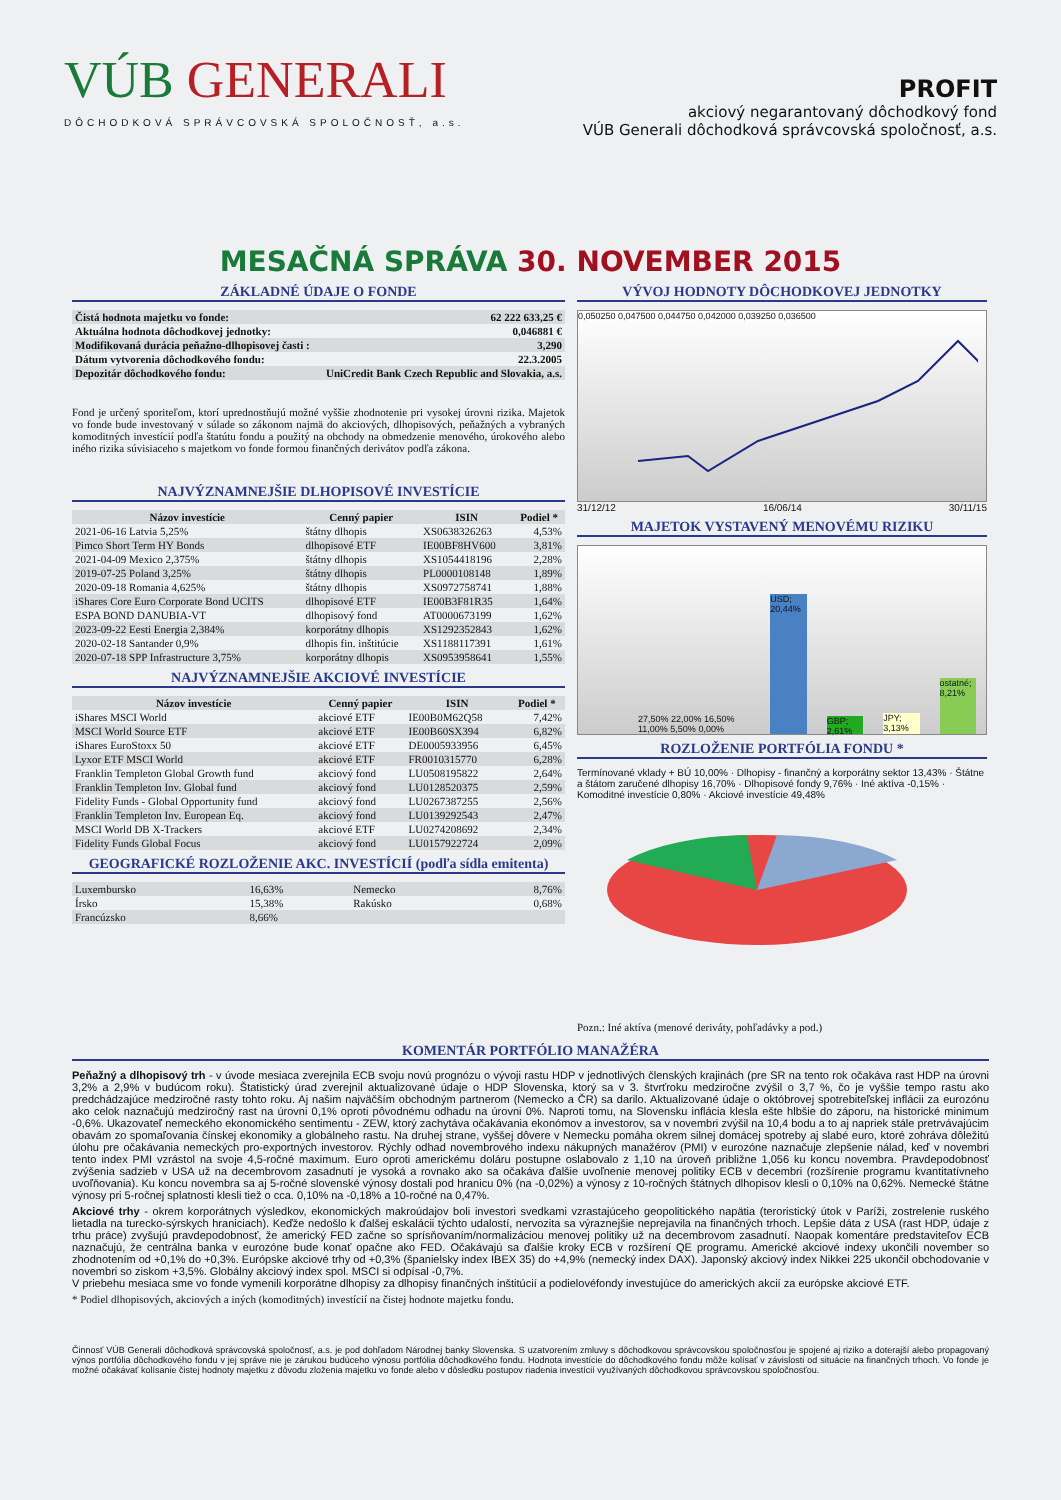VÚB GENERALI
DÔCHODKOVÁ SPRÁVCOVSKÁ SPOLOČNOSŤ, a.s.
PROFIT
akciový negarantovaný dôchodkový fond
VÚB Generali dôchodková správcovská spoločnosť, a.s.
MESAČNÁ SPRÁVA 30. NOVEMBER 2015
ZÁKLADNÉ ÚDAJE O FONDE
| Čistá hodnota majetku vo fonde: | 62 222 633,25 € |
| Aktuálna hodnota dôchodkovej jednotky: | 0,046881 € |
| Modifikovaná durácia peňažno-dlhopisovej časti : | 3,290 |
| Dátum vytvorenia dôchodkového fondu: | 22.3.2005 |
| Depozitár dôchodkového fondu: | UniCredit Bank Czech Republic and Slovakia, a.s. |
Fond je určený sporiteľom, ktorí uprednostňujú možné vyššie zhodnotenie pri vysokej úrovni rizika. Majetok vo fonde bude investovaný v súlade so zákonom najmä do akciových, dlhopisových, peňažných a vybraných komoditných investícií podľa štatútu fondu a použitý na obchody na obmedzenie menového, úrokového alebo iného rizika súvisiaceho s majetkom vo fonde formou finančných derivátov podľa zákona.
NAJVÝZNAMNEJŠIE DLHOPISOVÉ INVESTÍCIE
| Názov investície | Cenný papier | ISIN | Podiel * |
| --- | --- | --- | --- |
| 2021-06-16 Latvia 5,25% | štátny dlhopis | XS0638326263 | 4,53% |
| Pimco Short Term HY Bonds | dlhopisové ETF | IE00BF8HV600 | 3,81% |
| 2021-04-09 Mexico 2,375% | štátny dlhopis | XS1054418196 | 2,28% |
| 2019-07-25 Poland 3,25% | štátny dlhopis | PL0000108148 | 1,89% |
| 2020-09-18 Romania 4,625% | štátny dlhopis | XS0972758741 | 1,88% |
| iShares Core Euro Corporate Bond UCITS | dlhopisové ETF | IE00B3F81R35 | 1,64% |
| ESPA BOND DANUBIA-VT | dlhopisový fond | AT0000673199 | 1,62% |
| 2023-09-22 Eesti Energia 2,384% | korporátny dlhopis | XS1292352843 | 1,62% |
| 2020-02-18 Santander 0,9% | dlhopis fin. inštitúcie | XS1188117391 | 1,61% |
| 2020-07-18 SPP Infrastructure 3,75% | korporátny dlhopis | XS0953958641 | 1,55% |
NAJVÝZNAMNEJŠIE AKCIOVÉ INVESTÍCIE
| Názov investície | Cenný papier | ISIN | Podiel * |
| --- | --- | --- | --- |
| iShares MSCI World | akciové ETF | IE00B0M62Q58 | 7,42% |
| MSCI World Source ETF | akciové ETF | IE00B60SX394 | 6,82% |
| iShares EuroStoxx 50 | akciové ETF | DE0005933956 | 6,45% |
| Lyxor ETF MSCI World | akciové ETF | FR0010315770 | 6,28% |
| Franklin Templeton Global Growth fund | akciový fond | LU0508195822 | 2,64% |
| Franklin Templeton Inv. Global fund | akciový fond | LU0128520375 | 2,59% |
| Fidelity Funds - Global Opportunity fund | akciový fond | LU0267387255 | 2,56% |
| Franklin Templeton Inv. European Eq. | akciový fond | LU0139292543 | 2,47% |
| MSCI World DB X-Trackers | akciové ETF | LU0274208692 | 2,34% |
| Fidelity Funds Global Focus | akciový fond | LU0157922724 | 2,09% |
GEOGRAFICKÉ ROZLOŽENIE AKC. INVESTÍCIÍ (podľa sídla emitenta)
| Luxembursko | 16,63% | Nemecko | 8,76% |
| Írsko | 15,38% | Rakúsko | 0,68% |
| Francúzsko | 8,66% | | |
VÝVOJ HODNOTY DÔCHODKOVEJ JEDNOTKY
0,050250 0,047500 0,044750 0,042000 0,039250 0,036500
31/12/12 16/06/14 30/11/15
MAJETOK VYSTAVENÝ MENOVÉMU RIZIKU
27,50% 22,00% 16,50% 11,00% 5,50% 0,00%
USD; 20,44%
GBP; 2,61%
JPY; 3,13%
ostatné; 8,21%
ROZLOŽENIE PORTFÓLIA FONDU *
Termínované vklady + BÚ 10,00% · Dlhopisy - finančný a korporátny sektor 13,43% · Štátne a štátom zaručené dlhopisy 16,70% · Dlhopisové fondy 9,76% · Iné aktíva -0,15% · Komoditné investície 0,80% · Akciové investície 49,48%
Pozn.: Iné aktíva (menové deriváty, pohľadávky a pod.)
KOMENTÁR PORTFÓLIO MANAŽÉRA
Peňažný a dlhopisový trh - v úvode mesiaca zverejnila ECB svoju novú prognózu o vývoji rastu HDP v jednotlivých členských krajinách (pre SR na tento rok očakáva rast HDP na úrovni 3,2% a 2,9% v budúcom roku). Štatistický úrad zverejnil aktualizované údaje o HDP Slovenska, ktorý sa v 3. štvrťroku medziročne zvýšil o 3,7 %, čo je vyššie tempo rastu ako predchádzajúce medziročné rasty tohto roku. Aj našim najväčším obchodným partnerom (Nemecko a ČR) sa darilo. Aktualizované údaje o októbrovej spotrebiteľskej inflácii za eurozónu ako celok naznačujú medziročný rast na úrovni 0,1% oproti pôvodnému odhadu na úrovni 0%. Naproti tomu, na Slovensku inflácia klesla ešte hlbšie do záporu, na historické minimum -0,6%. Ukazovateľ nemeckého ekonomického sentimentu - ZEW, ktorý zachytáva očakávania ekonómov a investorov, sa v novembri zvýšil na 10,4 bodu a to aj napriek stále pretrvávajúcim obavám zo spomaľovania čínskej ekonomiky a globálneho rastu. Na druhej strane, vyššej dôvere v Nemecku pomáha okrem silnej domácej spotreby aj slabé euro, ktoré zohráva dôležitú úlohu pre očakávania nemeckých pro-exportných investorov. Rýchly odhad novembrového indexu nákupných manažérov (PMI) v eurozóne naznačuje zlepšenie nálad, keď v novembri tento index PMI vzrástol na svoje 4,5-ročné maximum. Euro oproti americkému doláru postupne oslabovalo z 1,10 na úroveň približne 1,056 ku koncu novembra. Pravdepodobnosť zvýšenia sadzieb v USA už na decembrovom zasadnutí je vysoká a rovnako ako sa očakáva ďalšie uvoľnenie menovej politiky ECB v decembri (rozšírenie programu kvantitatívneho uvoľňovania). Ku koncu novembra sa aj 5-ročné slovenské výnosy dostali pod hranicu 0% (na -0,02%) a výnosy z 10-ročných štátnych dlhopisov klesli o 0,10% na 0,62%. Nemecké štátne výnosy pri 5-ročnej splatnosti klesli tiež o cca. 0,10% na -0,18% a 10-ročné na 0,47%.
Akciové trhy - okrem korporátnych výsledkov, ekonomických makroúdajov boli investori svedkami vzrastajúceho geopolitického napätia (teroristický útok v Paríži, zostrelenie ruského lietadla na turecko-sýrskych hraniciach). Keďže nedošlo k ďalšej eskalácii týchto udalostí, nervozita sa výraznejšie neprejavila na finančných trhoch. Lepšie dáta z USA (rast HDP, údaje z trhu práce) zvyšujú pravdepodobnosť, že americký FED začne so sprísňovaním/normalizáciou menovej politiky už na decembrovom zasadnutí. Naopak komentáre predstaviteľov ECB naznačujú, že centrálna banka v eurozóne bude konať opačne ako FED. Očakávajú sa ďalšie kroky ECB v rozšírení QE programu. Americké akciové indexy ukončili november so zhodnotením od +0,1% do +0,3%. Európske akciové trhy od +0,3% (španielsky index IBEX 35) do +4,9% (nemecký index DAX). Japonský akciový index Nikkei 225 ukončil obchodovanie v novembri so ziskom +3,5%. Globálny akciový index spol. MSCI si odpísal -0,7%.
V priebehu mesiaca sme vo fonde vymenili korporátne dlhopisy za dlhopisy finančných inštitúcií a podielovéfondy investujúce do amerických akcií za európske akciové ETF.
* Podiel dlhopisových, akciových a iných (komoditných) investícií na čistej hodnote majetku fondu.
Činnosť VÚB Generali dôchodková správcovská spoločnosť, a.s. je pod dohľadom Národnej banky Slovenska. S uzatvorením zmluvy s dôchodkovou správcovskou spoločnosťou je spojené aj riziko a doterajší alebo propagovaný výnos portfólia dôchodkového fondu v jej správe nie je zárukou budúceho výnosu portfólia dôchodkového fondu. Hodnota investície do dôchodkového fondu môže kolísať v závislosti od situácie na finančných trhoch. Vo fonde je možné očakávať kolísanie čistej hodnoty majetku z dôvodu zloženia majetku vo fonde alebo v dôsledku postupov riadenia investícií využívaných dôchodkovou správcovskou spoločnosťou.